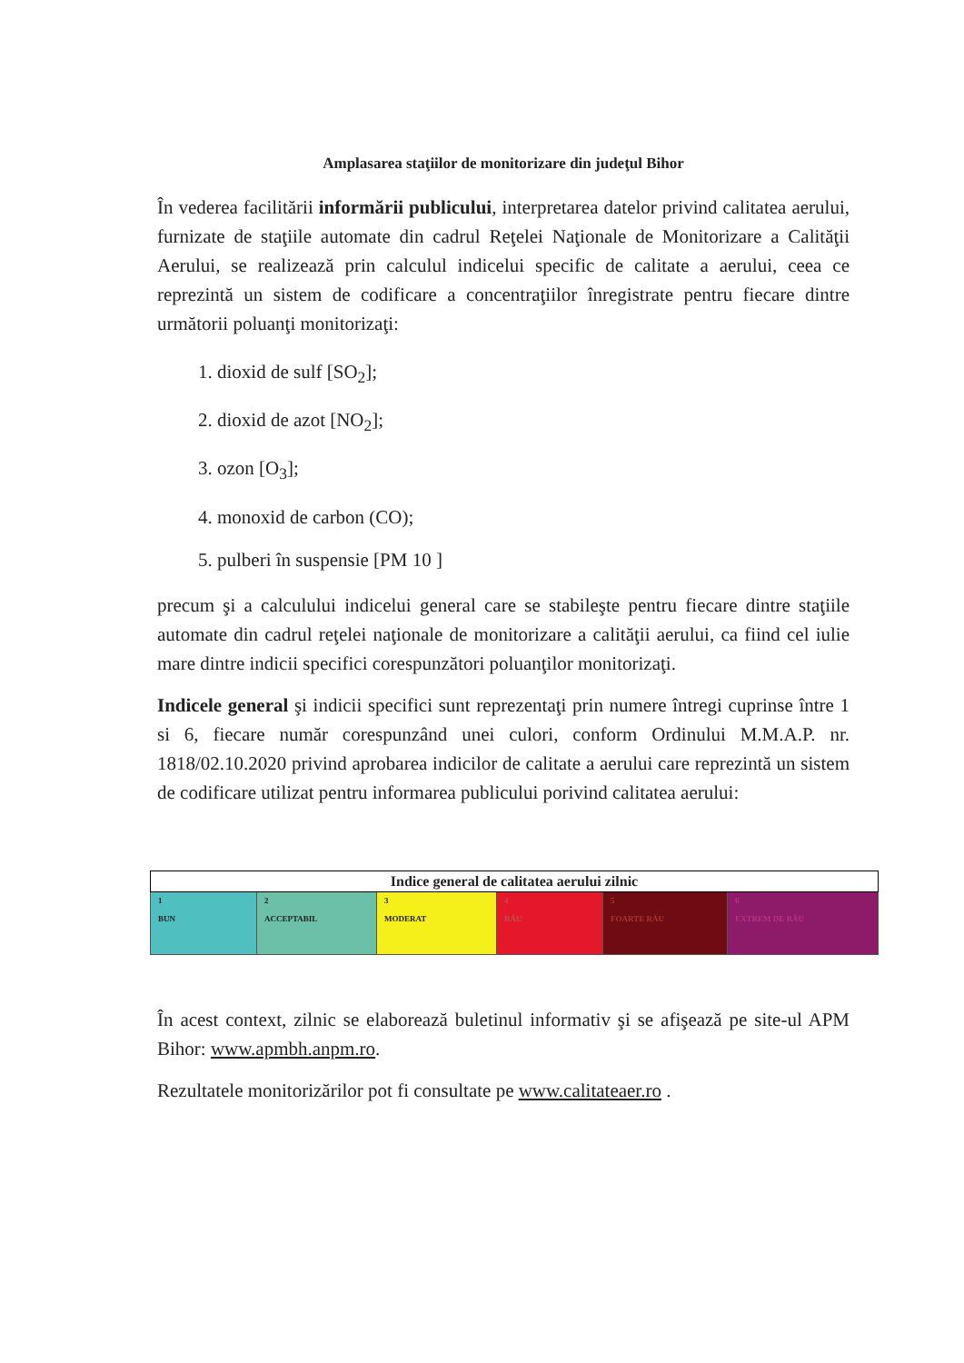Amplasarea staţiilor de monitorizare din judeţul Bihor
În vederea facilitării informării publicului, interpretarea datelor privind calitatea aerului, furnizate de staţiile automate din cadrul Reţelei Naţionale de Monitorizare a Calităţii Aerului, se realizează prin calculul indicelui specific de calitate a aerului, ceea ce reprezintă un sistem de codificare a concentraţiilor înregistrate pentru fiecare dintre următorii poluanţi monitorizaţi:
1. dioxid de sulf [SO<sub>2</sub>];
2. dioxid de azot [NO<sub>2</sub>];
3. ozon [O<sub>3</sub>];
4. monoxid de carbon (CO);
5. pulberi în suspensie [PM 10 ]
precum şi a calculului indicelui general care se stabileşte pentru fiecare dintre staţiile automate din cadrul reţelei naţionale de monitorizare a calităţii aerului, ca fiind cel iulie mare dintre indicii specifici corespunzători poluanţilor monitorizaţi.
Indicele general şi indicii specifici sunt reprezentaţi prin numere întregi cuprinse între 1 si 6, fiecare număr corespunzând unei culori, conform Ordinului M.M.A.P. nr. 1818/02.10.2020 privind aprobarea indicilor de calitate a aerului care reprezintă un sistem de codificare utilizat pentru informarea publicului porivind calitatea aerului:
| Indice general de calitatea aerului zilnic | | | | | |
| --- | --- | --- | --- | --- | --- |
| 1 BUN | 2 ACCEPTABIL | 3 MODERAT | 4 RĂU | 5 FOARTE RĂU | 6 EXTREM DE RĂU |
În acest context, zilnic se elaborează buletinul informativ şi se afişează pe site-ul APM Bihor: www.apmbh.anpm.ro.
Rezultatele monitorizărilor pot fi consultate pe www.calitateaer.ro .